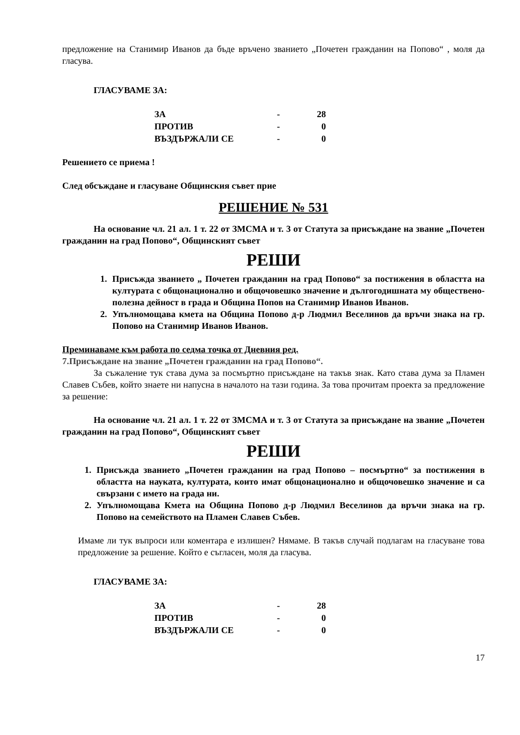предложение на Станимир Иванов да бъде връчено званието „Почетен гражданин на Попово“ , моля да гласува.
ГЛАСУВАМЕ ЗА:
| ЗА | - | 28 |
| ПРОТИВ | - | 0 |
| ВЪЗДЪРЖАЛИ СЕ | - | 0 |
Решението се приема !
След обсъждане и гласуване Общинския съвет прие
РЕШЕНИЕ № 531
На основание чл. 21 ал. 1 т. 22 от ЗМСМА и т. 3 от Статута за присъждане на звание „Почетен гражданин на град Попово“, Общинският съвет
РЕШИ
1. Присъжда званието „ Почетен гражданин на град Попово“ за постижения в областта на културата с общонационално и общочовешко значение и дългогодишната му обществено-полезна дейност в града и Община Попов на Станимир Иванов Иванов.
2. Упълномощава кмета на Община Попово д-р Людмил Веселинов да връчи знака на гр. Попово на Станимир Иванов Иванов.
Преминаваме към работа по седма точка от Дневния ред.
7.Присъждане на звание „Почетен гражданин на град Попово“.
За съжаление тук става дума за посмъртно присъждане на такъв знак. Като става дума за Пламен Славев Събев, който знаете ни напусна в началото на тази година. За това прочитам проекта за предложение за решение:
На основание чл. 21 ал. 1 т. 22 от ЗМСМА и т. 3 от Статута за присъждане на звание „Почетен гражданин на град Попово“, Общинският съвет
РЕШИ
1. Присъжда званието „Почетен гражданин на град Попово – посмъртно“ за постижения в областта на науката, културата, които имат общонационално и общочовешко значение и са свързани с името на града ни.
2. Упълномощава Кмета на Община Попово д-р Людмил Веселинов да връчи знака на гр. Попово на семейството на Пламен Славев Събев.
Имаме ли тук въпроси или коментара е излишен? Нямаме. В такъв случай подлагам на гласуване това предложение за решение. Който е съгласен, моля да гласува.
ГЛАСУВАМЕ ЗА:
| ЗА | - | 28 |
| ПРОТИВ | - | 0 |
| ВЪЗДЪРЖАЛИ СЕ | - | 0 |
17